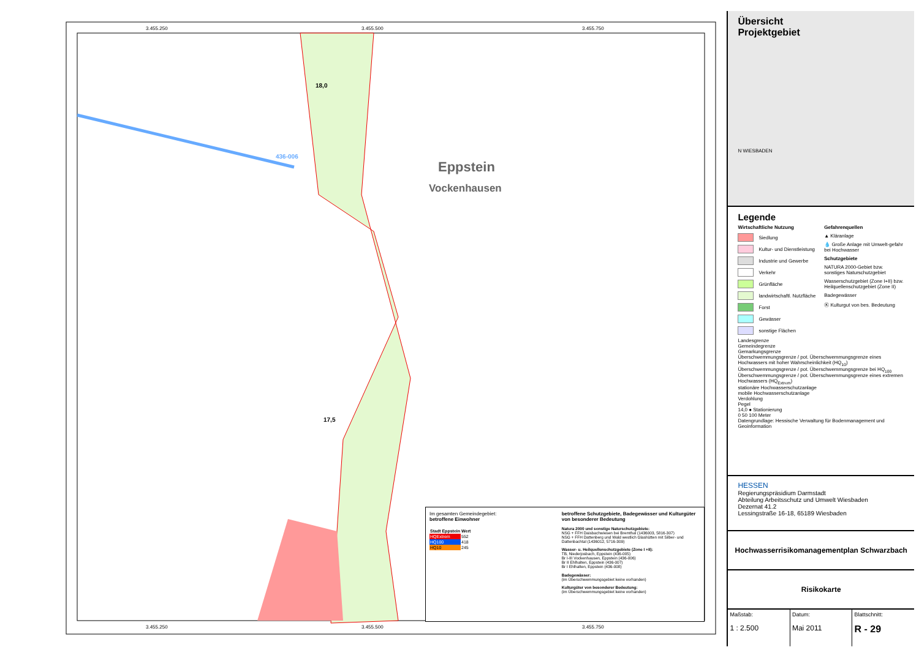3.455.250 3.455.500 3.455.750
Eppstein
Vockenhausen
436-006
18,0
17,5
Im gesamten Gemeindegebiet:
betroffene Einwohner
| Stadt Eppstein | Wert |
| --- | --- |
| HQExtrem | 552 |
| HQ100 | 418 |
| HQ10 | 245 |
betroffene Schutzgebiete, Badegewässer und Kulturgüter von besonderer Bedeutung
Natura 2000 und sonstige Naturschutzgebiete:
NSG + FFH Daisbachwiesen bei Bremthal (1436003, 5816-307)
NSG + FFH Dattenberg und Wald westlich Glashütten mit Silber- und Dattenbachtal (1436012, 5716-309)
Wasser- u. Heilquellenschutzgebiete (Zone I +II):
TB, Niederjosbach, Eppstein (436-005)
Br I-III Vockenhausen, Eppstein (436-006)
Br II Ehlhalten, Eppstein (436-007)
Br I Ehlhalten, Eppstein (436-008)
Badegewässer:
(im Überschwemmungsgebiet keine vorhanden)
Kulturgüter von besonderer Bedeutung:
(im Überschwemmungsgebiet keine vorhanden)
3.455.250 3.455.500 3.455.750
Übersicht
Projektgebiet
N WIESBADEN
Legende
Wirtschaftliche Nutzung
Siedlung
Kultur- und Dienstleistung
Industrie und Gewerbe
Verkehr
Grünfläche
landwirtschaftl. Nutzfläche
Forst
Gewässer
sonstige Flächen
Gefahrenquellen
▲ Kläranlage
💧 Große Anlage mit Umwelt-gefahr bei Hochwasser
Schutzgebiete
NATURA 2000-Gebiet bzw. sonstiges Naturschutzgebiet
Wasserschutzgebiet (Zone I+II) bzw. Heilquellenschutzgebiet (Zone II)
Badegewässer
Ⓚ Kulturgut von bes. Bedeutung
Landesgrenze
Gemeindegrenze
Gemarkungsgrenze
Überschwemmungsgrenze / pot. Überschwemmungsgrenze eines Hochwassers mit hoher Wahrscheinlichkeit (HQ<sub>10</sub>)
Überschwemmungsgrenze / pot. Überschwemmungsgrenze bei HQ<sub>100</sub>
Überschwemmungsgrenze / pot. Überschwemmungsgrenze eines extremen Hochwassers (HQ<sub>Extrem</sub>)
stationäre Hochwasserschutzanlage
mobile Hochwasserschutzanlage
Verdohlung
Pegel
14,0 ● Stationierung
0 50 100 Meter
Datengrundlage: Hessische Verwaltung für Bodenmanagement und Geoinformation
HESSEN
Regierungspräsidium Darmstadt
Abteilung Arbeitsschutz und Umwelt Wiesbaden
Dezernat 41.2
Lessingstraße 16-18, 65189 Wiesbaden
Hochwasserrisikomanagementplan Schwarzbach
Risikokarte
Maßstab:
1 : 2.500
Datum:
Mai 2011
Blattschnitt:
R - 29